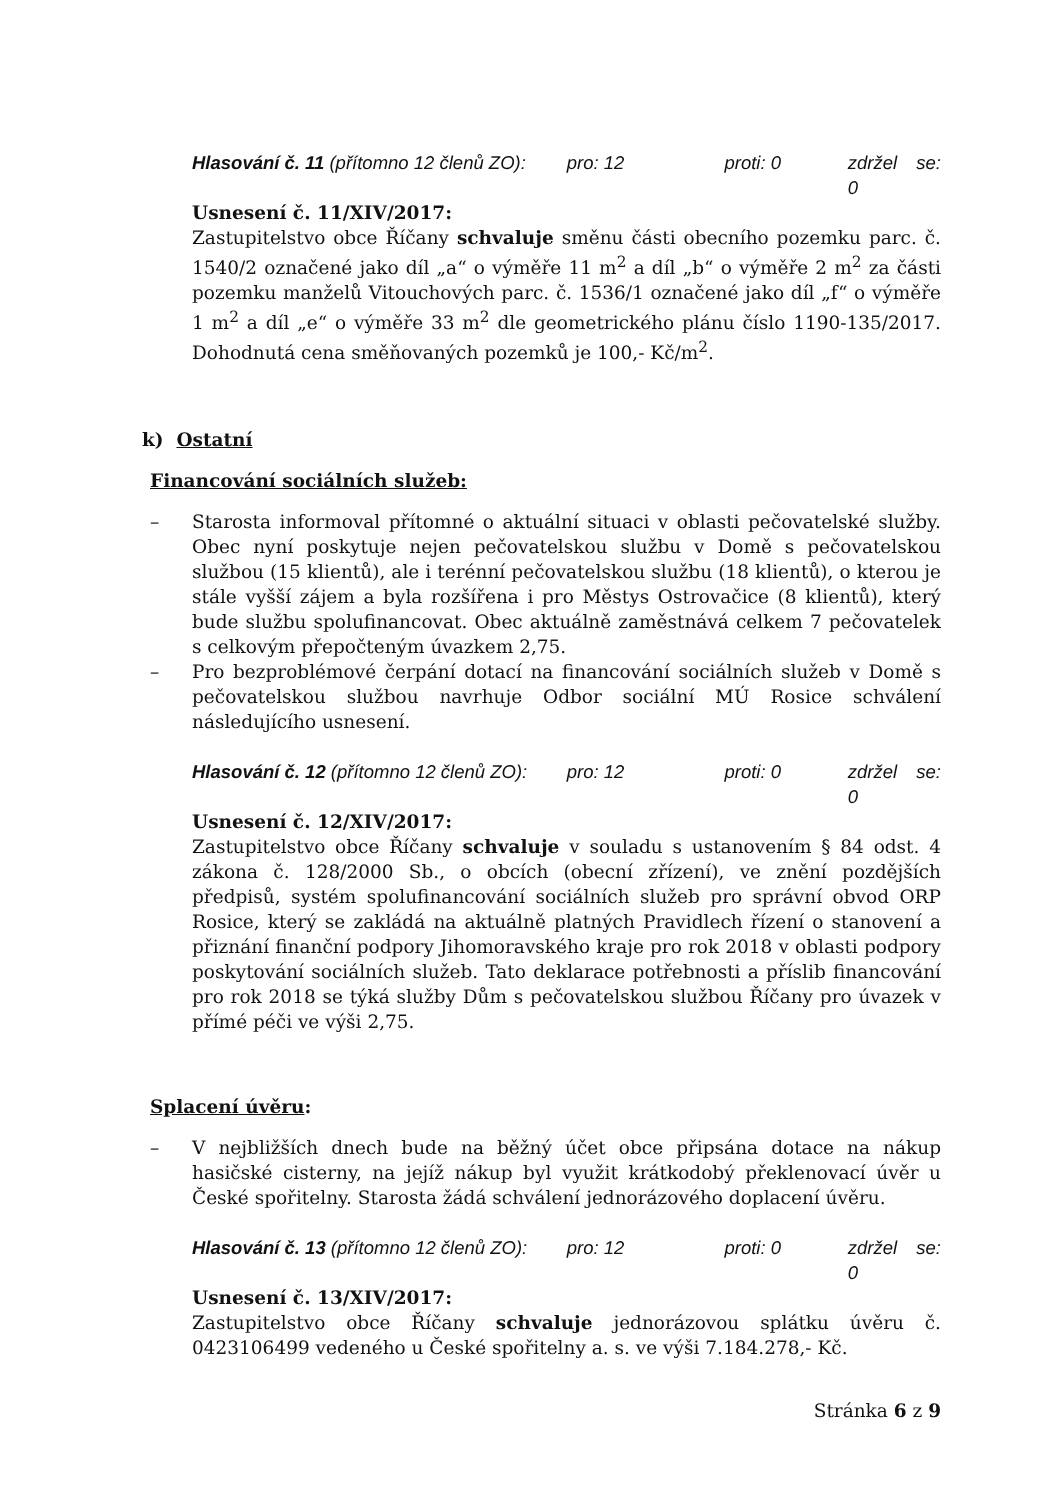Hlasování č. 11 (přítomno 12 členů ZO): pro: 12 proti: 0 zdržel se: 0
Usnesení č. 11/XIV/2017:
Zastupitelstvo obce Říčany schvaluje směnu části obecního pozemku parc. č. 1540/2 označené jako díl „a“ o výměře 11 m<sup>2</sup> a díl „b“ o výměře 2 m<sup>2</sup> za části pozemku manželů Vitouchových parc. č. 1536/1 označené jako díl „f“ o výměře 1 m<sup>2</sup> a díl „e“ o výměře 33 m<sup>2</sup> dle geometrického plánu číslo 1190-135/2017. Dohodnutá cena směňovaných pozemků je 100,- Kč/m<sup>2</sup>.
k) Ostatní
Financování sociálních služeb:
– Starosta informoval přítomné o aktuální situaci v oblasti pečovatelské služby. Obec nyní poskytuje nejen pečovatelskou službu v Domě s pečovatelskou službou (15 klientů), ale i terénní pečovatelskou službu (18 klientů), o kterou je stále vyšší zájem a byla rozšířena i pro Městys Ostrovačice (8 klientů), který bude službu spolufinancovat. Obec aktuálně zaměstnává celkem 7 pečovatelek s celkovým přepočteným úvazkem 2,75.
– Pro bezproblémové čerpání dotací na financování sociálních služeb v Domě s pečovatelskou službou navrhuje Odbor sociální MÚ Rosice schválení následujícího usnesení.
Hlasování č. 12 (přítomno 12 členů ZO): pro: 12 proti: 0 zdržel se: 0
Usnesení č. 12/XIV/2017:
Zastupitelstvo obce Říčany schvaluje v souladu s ustanovením § 84 odst. 4 zákona č. 128/2000 Sb., o obcích (obecní zřízení), ve znění pozdějších předpisů, systém spolufinancování sociálních služeb pro správní obvod ORP Rosice, který se zakládá na aktuálně platných Pravidlech řízení o stanovení a přiznání finanční podpory Jihomoravského kraje pro rok 2018 v oblasti podpory poskytování sociálních služeb. Tato deklarace potřebnosti a příslib financování pro rok 2018 se týká služby Dům s pečovatelskou službou Říčany pro úvazek v přímé péči ve výši 2,75.
Splacení úvěru:
– V nejbližších dnech bude na běžný účet obce připsána dotace na nákup hasičské cisterny, na jejíž nákup byl využit krátkodobý překlenovací úvěr u České spořitelny. Starosta žádá schválení jednorázového doplacení úvěru.
Hlasování č. 13 (přítomno 12 členů ZO): pro: 12 proti: 0 zdržel se: 0
Usnesení č. 13/XIV/2017:
Zastupitelstvo obce Říčany schvaluje jednorázovou splátku úvěru č. 0423106499 vedeného u České spořitelny a. s. ve výši 7.184.278,- Kč.
Stránka 6 z 9